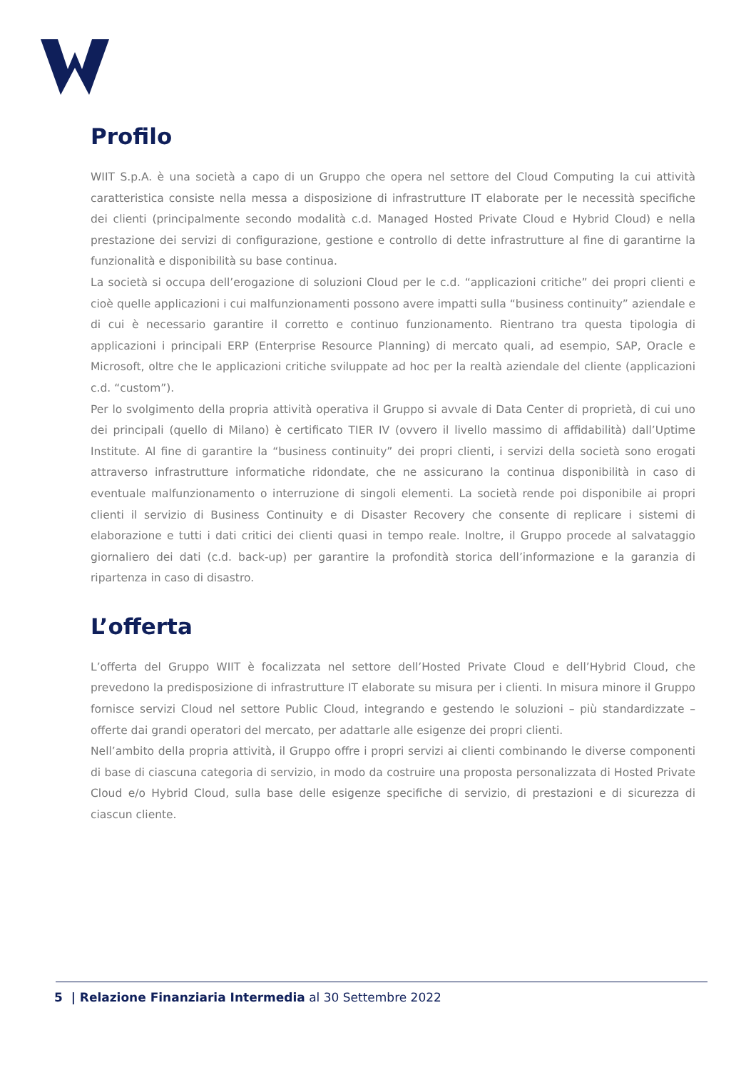Profilo
WIIT S.p.A. è una società a capo di un Gruppo che opera nel settore del Cloud Computing la cui attività caratteristica consiste nella messa a disposizione di infrastrutture IT elaborate per le necessità specifiche dei clienti (principalmente secondo modalità c.d. Managed Hosted Private Cloud e Hybrid Cloud) e nella prestazione dei servizi di configurazione, gestione e controllo di dette infrastrutture al fine di garantirne la funzionalità e disponibilità su base continua.
La società si occupa dell’erogazione di soluzioni Cloud per le c.d. “applicazioni critiche” dei propri clienti e cioè quelle applicazioni i cui malfunzionamenti possono avere impatti sulla “business continuity” aziendale e di cui è necessario garantire il corretto e continuo funzionamento. Rientrano tra questa tipologia di applicazioni i principali ERP (Enterprise Resource Planning) di mercato quali, ad esempio, SAP, Oracle e Microsoft, oltre che le applicazioni critiche sviluppate ad hoc per la realtà aziendale del cliente (applicazioni c.d. “custom”).
Per lo svolgimento della propria attività operativa il Gruppo si avvale di Data Center di proprietà, di cui uno dei principali (quello di Milano) è certificato TIER IV (ovvero il livello massimo di affidabilità) dall’Uptime Institute. Al fine di garantire la “business continuity” dei propri clienti, i servizi della società sono erogati attraverso infrastrutture informatiche ridondate, che ne assicurano la continua disponibilità in caso di eventuale malfunzionamento o interruzione di singoli elementi. La società rende poi disponibile ai propri clienti il servizio di Business Continuity e di Disaster Recovery che consente di replicare i sistemi di elaborazione e tutti i dati critici dei clienti quasi in tempo reale. Inoltre, il Gruppo procede al salvataggio giornaliero dei dati (c.d. back-up) per garantire la profondità storica dell’informazione e la garanzia di ripartenza in caso di disastro.
L’offerta
L’offerta del Gruppo WIIT è focalizzata nel settore dell’Hosted Private Cloud e dell’Hybrid Cloud, che prevedono la predisposizione di infrastrutture IT elaborate su misura per i clienti. In misura minore il Gruppo fornisce servizi Cloud nel settore Public Cloud, integrando e gestendo le soluzioni – più standardizzate – offerte dai grandi operatori del mercato, per adattarle alle esigenze dei propri clienti.
Nell’ambito della propria attività, il Gruppo offre i propri servizi ai clienti combinando le diverse componenti di base di ciascuna categoria di servizio, in modo da costruire una proposta personalizzata di Hosted Private Cloud e/o Hybrid Cloud, sulla base delle esigenze specifiche di servizio, di prestazioni e di sicurezza di ciascun cliente.
5 | Relazione Finanziaria Intermedia al 30 Settembre 2022